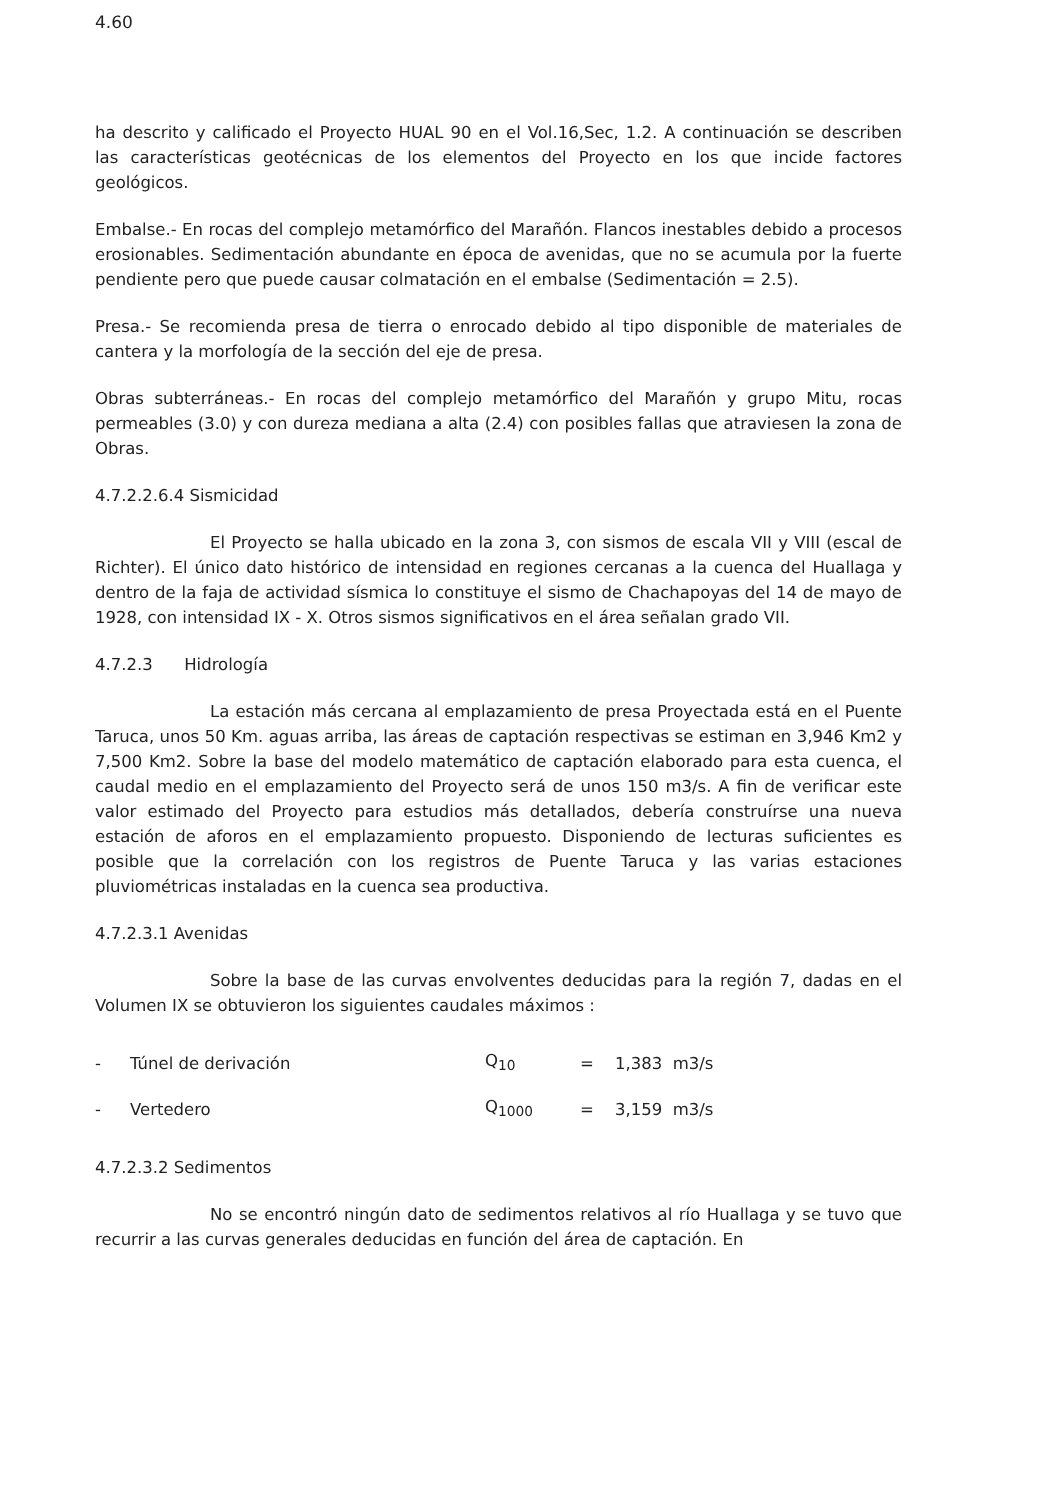4.60
ha descrito y calificado el Proyecto HUAL 90 en el Vol.16,Sec, 1.2. A continuación se describen las características geotécnicas de los elementos del Proyecto en los que incide factores geológicos.
Embalse.- En rocas del complejo metamórfico del Marañón. Flancos inestables debido a procesos erosionables. Sedimentación abundante en época de avenidas, que no se acumula por la fuerte pendiente pero que puede causar colmatación en el embalse (Sedimentación = 2.5).
Presa.- Se recomienda presa de tierra o enrocado debido al tipo disponible de materiales de cantera y la morfología de la sección del eje de presa.
Obras subterráneas.- En rocas del complejo metamórfico del Marañón y grupo Mitu, rocas permeables (3.0) y con dureza mediana a alta (2.4) con posibles fallas que atraviesen la zona de Obras.
4.7.2.2.6.4 Sismicidad
El Proyecto se halla ubicado en la zona 3, con sismos de escala VII y VIII (escal de Richter). El único dato histórico de intensidad en regiones cercanas a la cuenca del Huallaga y dentro de la faja de actividad sísmica lo constituye el sismo de Chachapoyas del 14 de mayo de 1928, con intensidad IX - X. Otros sismos significativos en el área señalan grado VII.
4.7.2.3 Hidrología
La estación más cercana al emplazamiento de presa Proyectada está en el Puente Taruca, unos 50 Km. aguas arriba, las áreas de captación respectivas se estiman en 3,946 Km2 y 7,500 Km2. Sobre la base del modelo matemático de captación elaborado para esta cuenca, el caudal medio en el emplazamiento del Proyecto será de unos 150 m3/s. A fin de verificar este valor estimado del Proyecto para estudios más detallados, debería construírse una nueva estación de aforos en el emplazamiento propuesto. Disponiendo de lecturas suficientes es posible que la correlación con los registros de Puente Taruca y las varias estaciones pluviométricas instaladas en la cuenca sea productiva.
4.7.2.3.1 Avenidas
Sobre la base de las curvas envolventes deducidas para la región 7, dadas en el Volumen IX se obtuvieron los siguientes caudales máximos :
| - | Túnel de derivación | Q<sub>10</sub> | = | 1,383 m3/s |
| - | Vertedero | Q<sub>1000</sub> | = | 3,159 m3/s |
4.7.2.3.2 Sedimentos
No se encontró ningún dato de sedimentos relativos al río Huallaga y se tuvo que recurrir a las curvas generales deducidas en función del área de captación. En